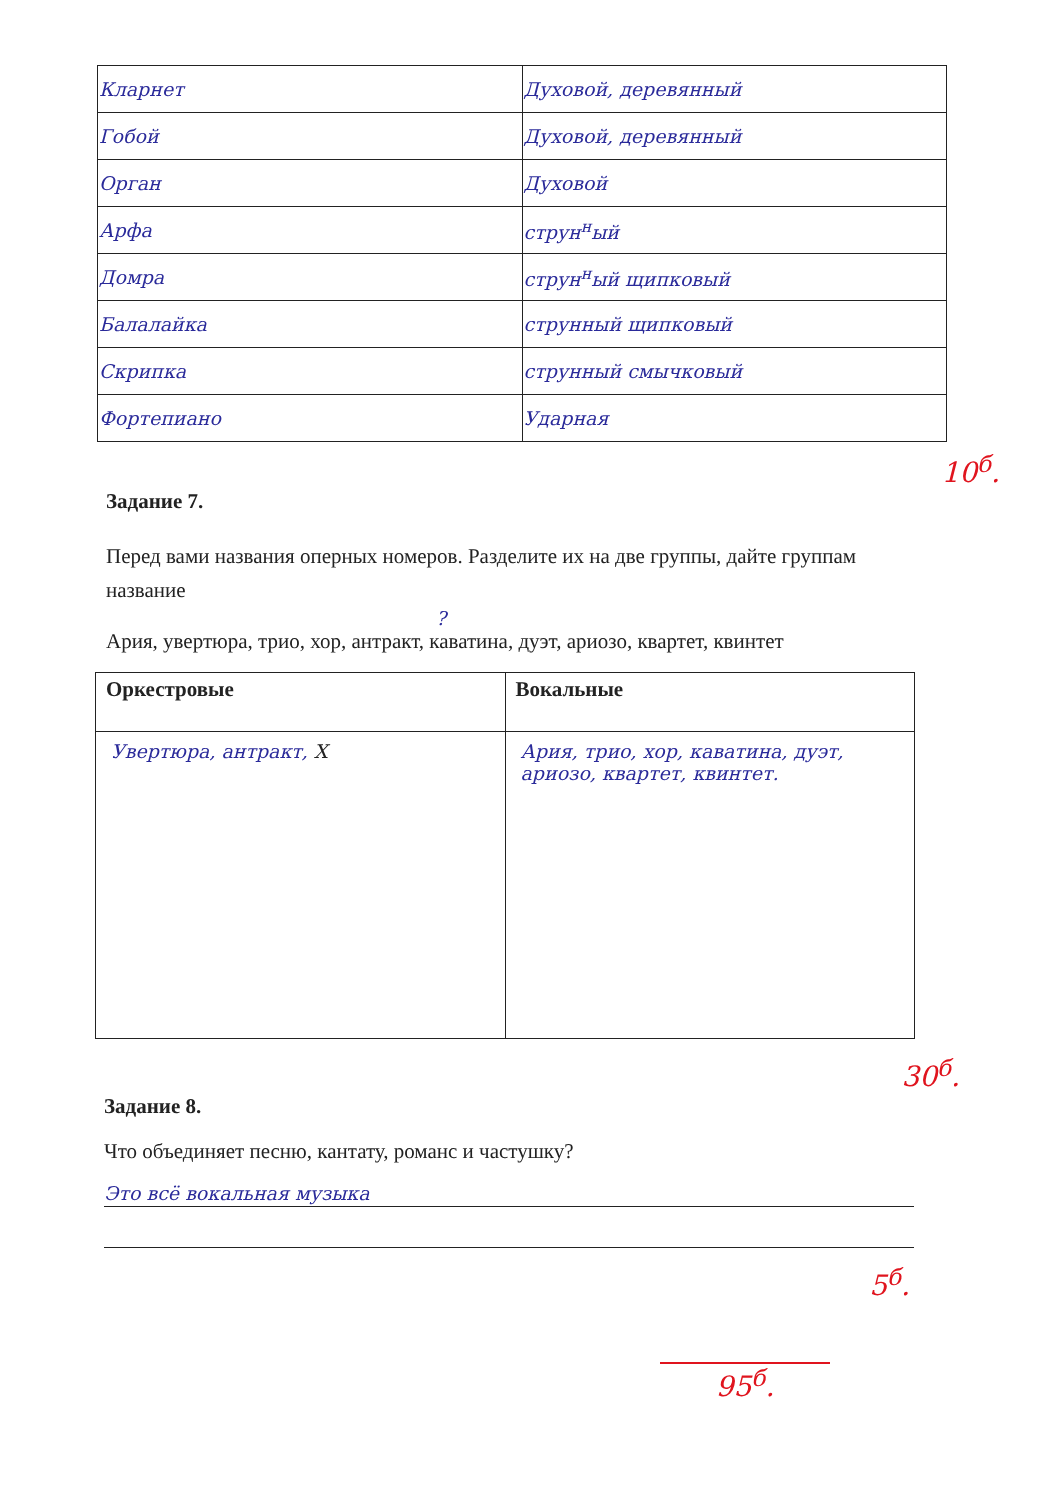| Кларнет | Духовой, деревянный |
| Гобой | Духовой, деревянный |
| Орган | Духовой |
| Арфа | струн<sup>н</sup>ый |
| Домра | струн<sup>н</sup>ый щипковый |
| Балалайка | струнный щипковый |
| Скрипка | струнный смычковый |
| Фортепиано | Ударная |
10<sup>б</sup>.
Задание 7.
Перед вами названия оперных номеров. Разделите их на две группы, дайте группам название
?
Ария, увертюра, трио, хор, антракт, каватина, дуэт, ариозо, квартет, квинтет
| Оркестровые | Вокальные |
| --- | --- |
| Увертюра, антракт, X | Ария, трио, хор, каватина, дуэт, ариозо, квартет, квинтет. |
30<sup>б</sup>.
Задание 8.
Что объединяет песню, кантату, романс и частушку?
Это всё вокальная музыка
5<sup>б</sup>.
95<sup>б</sup>.